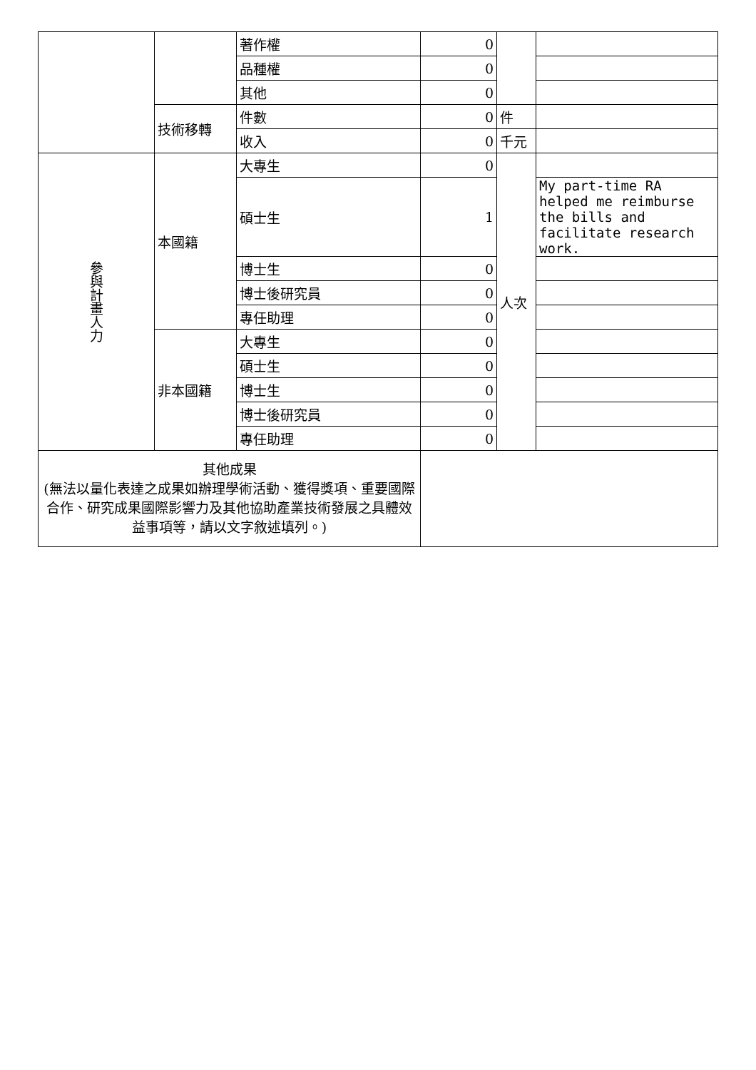| | | 著作權 | 0 | | |
| | | 品種權 | 0 | | |
| | | 其他 | 0 | | |
| | 技術移轉 | 件數 | 0 | 件 | |
| | | 收入 | 0 | 千元 | |
| 參與計畫人力 | 本國籍 | 大專生 | 0 | 人次 | |
| | | 碩士生 | 1 | | My part-time RA helped me reimburse the bills and facilitate research work. |
| | | 博士生 | 0 | | |
| | | 博士後研究員 | 0 | | |
| | | 專任助理 | 0 | | |
| | 非本國籍 | 大專生 | 0 | | |
| | | 碩士生 | 0 | | |
| | | 博士生 | 0 | | |
| | | 博士後研究員 | 0 | | |
| | | 專任助理 | 0 | | |
| 其他成果 (無法以量化表達之成果如辦理學術活動、獲得獎項、重要國際合作、研究成果國際影響力及其他協助產業技術發展之具體效益事項等，請以文字敘述填列。) | | | | | |